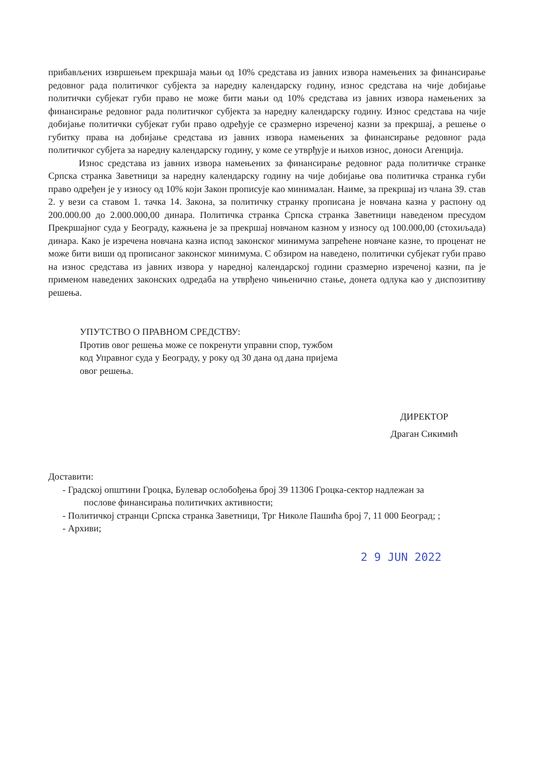прибављених извршењем прекршаја мањи од 10% средстава из јавних извора намењених за финансирање редовног рада политичког субјекта за наредну календарску годину, износ средстава на чије добијање политички субјекат губи право не може бити мањи од 10% средстава из јавних извора намењених за финансирање редовног рада политичког субјекта за наредну календарску годину. Износ средстава на чије добијање политички субјекат губи право одређује се сразмерно изреченој казни за прекршај, а решење о губитку права на добијање средстава из јавних извора намењених за финансирање редовног рада политичког субјета за наредну календарску годину, у коме се утврђује и њихов износ, доноси Агенција.
Износ средстава из јавних извора намењених за финансирање редовног рада политичке странке Српска странка Заветници за наредну календарску годину на чије добијање ова политичка странка губи право одређен је у износу од 10% који Закон прописује као минималан. Наиме, за прекршај из члана 39. став 2. у вези са ставом 1. тачка 14. Закона, за политичку странку прописана је новчана казна у распону од 200.000.00 до 2.000.000,00 динара. Политичка странка Српска странка Заветници наведеном пресудом Прекршајног суда у Београду, кажњена је за прекршај новчаном казном у износу од 100.000,00 (стохиљада) динара. Како је изречена новчана казна испод законског минимума запрећене новчане казне, то проценат не може бити виши од прописаног законског минимума. С обзиром на наведено, политички субјекат губи право на износ средстава из јавних извора у наредној календарској години сразмерно изреченој казни, па је применом наведених законских одредаба на утврђено чињенично стање, донета одлука као у диспозитиву решења.
УПУТСТВО О ПРАВНОМ СРЕДСТВУ:
Против овог решења може се покренути управни спор, тужбом код Управног суда у Београду, у року од 30 дана од дана пријема овог решења.
ДИРЕКТОР
Драган Сикимић
Доставити:
- Градској општини Гроцка, Булевар ослобођења број 39 11306 Гроцка-сектор надлежан за
послове финансирања политичких активности;
- Политичкој странци Српска странка Заветници, Трг Николе Пашића број 7, 11 000 Београд; ;
- Архиви;
2 9 JUN 2022